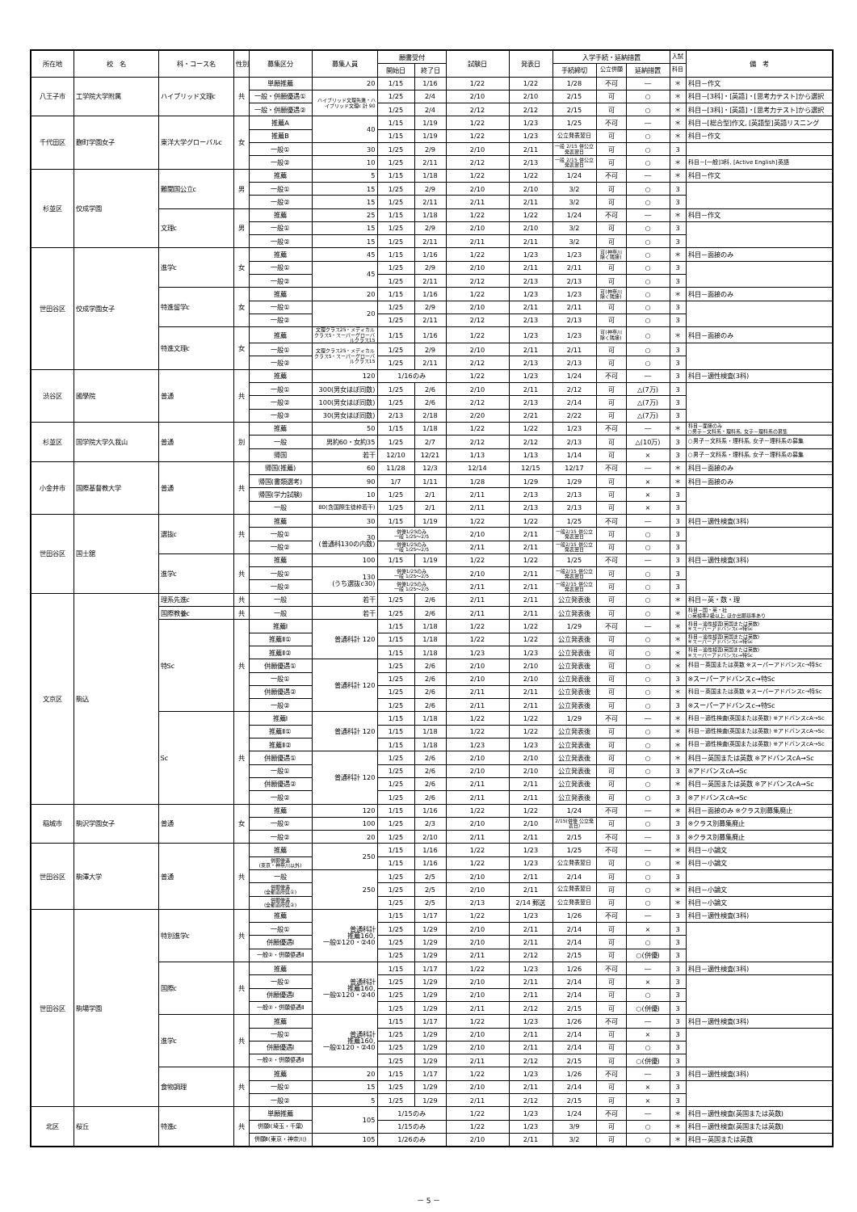| 所在地 | 校 名 | 科・コース名 | 性別 | 募集区分 | 募集人員 | 願書受付 | | 試験日 | 発表日 | 入学手続・延納措置 | | | 入試 | 備 考 |
| --- | --- | --- | --- | --- | --- | --- | --- | --- | --- | --- | --- | --- | --- | --- |
| | | | | | | 開始日 | 終了日 | | | 手続締切 | 公立併願 | 延納措置 | 科目 | |
| 八王子市 | 工学院大学附属 | ハイブリッド文理c | 共 | 単願推薦 | 20 | 1/15 | 1/16 | 1/22 | 1/22 | 1/28 | 不可 | ― | ＊ | 科目－作文 |
| | | | | 一般・併願優遇① | ハイブリッド文理先進・ハイブリッド文理c 計 90 | 1/25 | 2/4 | 2/10 | 2/10 | 2/15 | 可 | ○ | ＊ | 科目－[3科]・[英語]・[思考力テスト]から選択 |
| | | | | 一般・併願優遇② | | 1/25 | 2/4 | 2/12 | 2/12 | 2/15 | 可 | ○ | ＊ | 科目－[3科]・[英語]・[思考力テスト]から選択 |
| 千代田区 | 麴町学園女子 | 東洋大学グローバルc | 女 | 推薦A | 40 | 1/15 | 1/19 | 1/22 | 1/23 | 1/25 | 不可 | ― | ＊ | 科目－[総合型]作文, [英語型]英語リスニング |
| | | | | 推薦B | | 1/15 | 1/19 | 1/22 | 1/23 | 公立発表翌日 | 可 | ○ | ＊ | 科目－作文 |
| | | | | 一般① | 30 | 1/25 | 2/9 | 2/10 | 2/11 | 一般 2/15 併公立発表翌日 | 可 | ○ | 3 | |
| | | | | 一般② | 10 | 1/25 | 2/11 | 2/12 | 2/13 | 一般 2/15 併公立発表翌日 | 可 | ○ | ＊ | 科目－[一般]3科, [Active English]英語 |
| 杉並区 | 佼成学園 | 難関国公立c | 男 | 推薦 | 5 | 1/15 | 1/18 | 1/22 | 1/22 | 1/24 | 不可 | ― | ＊ | 科目－作文 |
| | | | | 一般① | 15 | 1/25 | 2/9 | 2/10 | 2/10 | 3/2 | 可 | ○ | 3 | |
| | | | | 一般② | 15 | 1/25 | 2/11 | 2/11 | 2/11 | 3/2 | 可 | ○ | 3 | |
| | | 文理c | 男 | 推薦 | 25 | 1/15 | 1/18 | 1/22 | 1/22 | 1/24 | 不可 | ― | ＊ | 科目－作文 |
| | | | | 一般① | 15 | 1/25 | 2/9 | 2/10 | 2/10 | 3/2 | 可 | ○ | 3 | |
| | | | | 一般② | 15 | 1/25 | 2/11 | 2/11 | 2/11 | 3/2 | 可 | ○ | 3 | |
| 世田谷区 | 佼成学園女子 | 進学c | 女 | 推薦 | 45 | 1/15 | 1/16 | 1/22 | 1/23 | 1/23 | 可(神奈川除く隣接) | ○ | ＊ | 科目－面接のみ |
| | | | | 一般① | 45 | 1/25 | 2/9 | 2/10 | 2/11 | 2/11 | 可 | ○ | 3 | |
| | | | | 一般② | | 1/25 | 2/11 | 2/12 | 2/13 | 2/13 | 可 | ○ | 3 | |
| | | 特進留学c | 女 | 推薦 | 20 | 1/15 | 1/16 | 1/22 | 1/23 | 1/23 | 可(神奈川除く隣接) | ○ | ＊ | 科目－面接のみ |
| | | | | 一般① | 20 | 1/25 | 2/9 | 2/10 | 2/11 | 2/11 | 可 | ○ | 3 | |
| | | | | 一般② | | 1/25 | 2/11 | 2/12 | 2/13 | 2/13 | 可 | ○ | 3 | |
| | | 特進文理c | 女 | 推薦 | 文理クラス25・メディカルクラス5・スーパーグローバルクラス15 | 1/15 | 1/16 | 1/22 | 1/23 | 1/23 | 可(神奈川除く隣接) | ○ | ＊ | 科目－面接のみ |
| | | | | 一般① | 文理クラス25・メディカルクラス5・スーパーグローバルクラス15 | 1/25 | 2/9 | 2/10 | 2/11 | 2/11 | 可 | ○ | 3 | |
| | | | | 一般② | | 1/25 | 2/11 | 2/12 | 2/13 | 2/13 | 可 | ○ | 3 | |
| 渋谷区 | 國學院 | 普通 | 共 | 推薦 | 120 | 1/16のみ | | 1/22 | 1/23 | 1/24 | 不可 | ― | 3 | 科目－適性検査(3科) |
| | | | | 一般① | 300(男女ほぼ同数) | 1/25 | 2/6 | 2/10 | 2/11 | 2/12 | 可 | △(7万) | 3 | |
| | | | | 一般② | 100(男女ほぼ同数) | 1/25 | 2/6 | 2/12 | 2/13 | 2/14 | 可 | △(7万) | 3 | |
| | | | | 一般③ | 30(男女ほぼ同数) | 2/13 | 2/18 | 2/20 | 2/21 | 2/22 | 可 | △(7万) | 3 | |
| 杉並区 | 国学院大学久我山 | 普通 | 別 | 推薦 | 50 | 1/15 | 1/18 | 1/22 | 1/22 | 1/23 | 不可 | ― | ＊ | 科目－面接のみ ○男子－文科系・理科系, 女子－理科系の募集 |
| | | | | 一般 | 男約60・女約35 | 1/25 | 2/7 | 2/12 | 2/12 | 2/13 | 可 | △(10万) | 3 | ○男子－文科系・理科系, 女子－理科系の募集 |
| | | | | 帰国 | 若干 | 12/10 | 12/21 | 1/13 | 1/13 | 1/14 | 可 | × | 3 | ○男子－文科系・理科系, 女子－理科系の募集 |
| 小金井市 | 国際基督教大学 | 普通 | 共 | 帰国(推薦) | 60 | 11/28 | 12/3 | 12/14 | 12/15 | 12/17 | 不可 | ― | ＊ | 科目－面接のみ |
| | | | | 帰国(書類選考) | 90 | 1/7 | 1/11 | 1/28 | 1/29 | 1/29 | 可 | × | ＊ | 科目－面接のみ |
| | | | | 帰国(学力試験) | 10 | 1/25 | 2/1 | 2/11 | 2/13 | 2/13 | 可 | × | 3 | |
| | | | | 一般 | 80(含国際生徒枠若干) | 1/25 | 2/1 | 2/11 | 2/13 | 2/13 | 可 | × | 3 | |
| 世田谷区 | 国士舘 | 選抜c | 共 | 推薦 | 30 | 1/15 | 1/19 | 1/22 | 1/22 | 1/25 | 不可 | ― | 3 | 科目－適性検査(3科) |
| | | | | 一般① | 30 (普通科130の内数) | 併優1/25のみ 一般 1/25～2/5 | | 2/10 | 2/11 | 一般2/15 併公立発表翌日 | 可 | ○ | 3 | |
| | | | | 一般② | | 併優1/25のみ 一般 1/25～2/5 | | 2/11 | 2/11 | 一般2/15 併公立発表翌日 | 可 | ○ | 3 | |
| | | 進学c | 共 | 推薦 | 100 | 1/15 | 1/19 | 1/22 | 1/22 | 1/25 | 不可 | ― | 3 | 科目－適性検査(3科) |
| | | | | 一般① | 130 (うち選抜c30) | 併優1/25のみ 一般 1/25～2/5 | | 2/10 | 2/11 | 一般2/15 併公立発表翌日 | 可 | ○ | 3 | |
| | | | | 一般② | | 併優1/25のみ 一般 1/25～2/5 | | 2/11 | 2/11 | 一般2/15 併公立発表翌日 | 可 | ○ | 3 | |
| 文京区 | 駒込 | 理系先進c | 共 | 一般 | 若干 | 1/25 | 2/6 | 2/11 | 2/11 | 公立発表後 | 可 | ○ | ＊ | 科目－英・数・理 |
| | | 国際教養c | 共 | 一般 | 若干 | 1/25 | 2/6 | 2/11 | 2/11 | 公立発表後 | 可 | ○ | ＊ | 科目－国・英・社 ○英検準2級以上, ほか出願基準あり |
| | | 特Sc | 共 | 推薦Ⅰ | 普通科計 120 | 1/15 | 1/18 | 1/22 | 1/22 | 1/29 | 不可 | ― | ＊ | 科目－適性検査(英国または英数) ※スーパーアドバンスc→特Sc |
| | | | | 推薦Ⅱ① | | 1/15 | 1/18 | 1/22 | 1/22 | 公立発表後 | 可 | ○ | ＊ | 科目－適性検査(英国または英数) ※スーパーアドバンスc→特Sc |
| | | | | 推薦Ⅱ② | | 1/15 | 1/18 | 1/23 | 1/23 | 公立発表後 | 可 | ○ | ＊ | 科目－適性検査(英国または英数) ※スーパーアドバンスc→特Sc |
| | | | | 併願優遇① | 普通科計 120 | 1/25 | 2/6 | 2/10 | 2/10 | 公立発表後 | 可 | ○ | ＊ | 科目－英国または英数 ※スーパーアドバンスc→特Sc |
| | | | | 一般① | | 1/25 | 2/6 | 2/10 | 2/10 | 公立発表後 | 可 | ○ | 3 | ※スーパーアドバンスc→特Sc |
| | | | | 併願優遇② | | 1/25 | 2/6 | 2/11 | 2/11 | 公立発表後 | 可 | ○ | ＊ | 科目－英国または英数 ※スーパーアドバンスc→特Sc |
| | | | | 一般② | | 1/25 | 2/6 | 2/11 | 2/11 | 公立発表後 | 可 | ○ | 3 | ※スーパーアドバンスc→特Sc |
| | | Sc | 共 | 推薦Ⅰ | 普通科計 120 | 1/15 | 1/18 | 1/22 | 1/22 | 1/29 | 不可 | ― | ＊ | 科目－適性検査(英国または英数) ※アドバンスcA→Sc |
| | | | | 推薦Ⅱ① | | 1/15 | 1/18 | 1/22 | 1/22 | 公立発表後 | 可 | ○ | ＊ | 科目－適性検査(英国または英数) ※アドバンスcA→Sc |
| | | | | 推薦Ⅱ② | | 1/15 | 1/18 | 1/23 | 1/23 | 公立発表後 | 可 | ○ | ＊ | 科目－適性検査(英国または英数) ※アドバンスcA→Sc |
| | | | | 併願優遇① | 普通科計 120 | 1/25 | 2/6 | 2/10 | 2/10 | 公立発表後 | 可 | ○ | ＊ | 科目－英国または英数 ※アドバンスcA→Sc |
| | | | | 一般① | | 1/25 | 2/6 | 2/10 | 2/10 | 公立発表後 | 可 | ○ | 3 | ※アドバンスcA→Sc |
| | | | | 併願優遇② | | 1/25 | 2/6 | 2/11 | 2/11 | 公立発表後 | 可 | ○ | ＊ | 科目－英国または英数 ※アドバンスcA→Sc |
| | | | | 一般② | | 1/25 | 2/6 | 2/11 | 2/11 | 公立発表後 | 可 | ○ | 3 | ※アドバンスcA→Sc |
| 稲城市 | 駒沢学園女子 | 普通 | 女 | 推薦 | 120 | 1/15 | 1/16 | 1/22 | 1/22 | 1/24 | 不可 | ― | ＊ | 科目－面接のみ ※クラス別募集廃止 |
| | | | | 一般① | 100 | 1/25 | 2/3 | 2/10 | 2/10 | 2/15(併優 公立発表日) | 可 | ○ | 3 | ※クラス別募集廃止 |
| | | | | 一般② | 20 | 1/25 | 2/10 | 2/11 | 2/11 | 2/15 | 不可 | ― | 3 | ※クラス別募集廃止 |
| 世田谷区 | 駒澤大学 | 普通 | 共 | 推薦 | 250 | 1/15 | 1/16 | 1/22 | 1/23 | 1/25 | 不可 | ― | ＊ | 科目－小論文 |
| | | | | 併願優遇 (東京・神奈川以外) | | 1/15 | 1/16 | 1/22 | 1/23 | 公立発表翌日 | 可 | ○ | ＊ | 科目－小論文 |
| | | | | 一般 | 250 | 1/25 | 2/5 | 2/10 | 2/11 | 2/14 | 可 | ○ | 3 | |
| | | | | 併願優遇 (全都道府県①) | | 1/25 | 2/5 | 2/10 | 2/11 | 公立発表翌日 | 可 | ○ | ＊ | 科目－小論文 |
| | | | | 併願優遇 (全都道府県②) | | 1/25 | 2/5 | 2/13 | 2/14 郵送 | 公立発表翌日 | 可 | ○ | ＊ | 科目－小論文 |
| 世田谷区 | 駒場学園 | 特別進学c | 共 | 推薦 | 普通科計 推薦160, 一般①120・②40 | 1/15 | 1/17 | 1/22 | 1/23 | 1/26 | 不可 | ― | 3 | 科目－適性検査(3科) |
| | | | | 一般① | | 1/25 | 1/29 | 2/10 | 2/11 | 2/14 | 可 | × | 3 | |
| | | | | 併願優遇Ⅰ | | 1/25 | 1/29 | 2/10 | 2/11 | 2/14 | 可 | ○ | 3 | |
| | | | | 一般②・併願優遇Ⅱ | | 1/25 | 1/29 | 2/11 | 2/12 | 2/15 | 可 | ○(併優) | 3 | |
| | | 国際c | 共 | 推薦 | 普通科計 推薦160, 一般①120・②40 | 1/15 | 1/17 | 1/22 | 1/23 | 1/26 | 不可 | ― | 3 | 科目－適性検査(3科) |
| | | | | 一般① | | 1/25 | 1/29 | 2/10 | 2/11 | 2/14 | 可 | × | 3 | |
| | | | | 併願優遇Ⅰ | | 1/25 | 1/29 | 2/10 | 2/11 | 2/14 | 可 | ○ | 3 | |
| | | | | 一般②・併願優遇Ⅱ | | 1/25 | 1/29 | 2/11 | 2/12 | 2/15 | 可 | ○(併優) | 3 | |
| | | 進学c | 共 | 推薦 | 普通科計 推薦160, 一般①120・②40 | 1/15 | 1/17 | 1/22 | 1/23 | 1/26 | 不可 | ― | 3 | 科目－適性検査(3科) |
| | | | | 一般① | | 1/25 | 1/29 | 2/10 | 2/11 | 2/14 | 可 | × | 3 | |
| | | | | 併願優遇Ⅰ | | 1/25 | 1/29 | 2/10 | 2/11 | 2/14 | 可 | ○ | 3 | |
| | | | | 一般②・併願優遇Ⅱ | | 1/25 | 1/29 | 2/11 | 2/12 | 2/15 | 可 | ○(併優) | 3 | |
| | | 食物調理 | 共 | 推薦 | 20 | 1/15 | 1/17 | 1/22 | 1/23 | 1/26 | 不可 | ― | 3 | 科目－適性検査(3科) |
| | | | | 一般① | 15 | 1/25 | 1/29 | 2/10 | 2/11 | 2/14 | 可 | × | 3 | |
| | | | | 一般② | 5 | 1/25 | 1/29 | 2/11 | 2/12 | 2/15 | 可 | × | 3 | |
| 北区 | 桜丘 | 特進c | 共 | 単願推薦 | 105 | 1/15のみ | | 1/22 | 1/23 | 1/24 | 不可 | ― | ＊ | 科目－適性検査(英国または英数) |
| | | | | 併願Ⅰ(埼玉・千葉) | | 1/15のみ | | 1/22 | 1/23 | 3/9 | 可 | ○ | ＊ | 科目－適性検査(英国または英数) |
| | | | | 併願Ⅱ(東京・神奈川) | 105 | 1/26のみ | | 2/10 | 2/11 | 3/2 | 可 | ○ | ＊ | 科目－英国または英数 |
－ 5 －